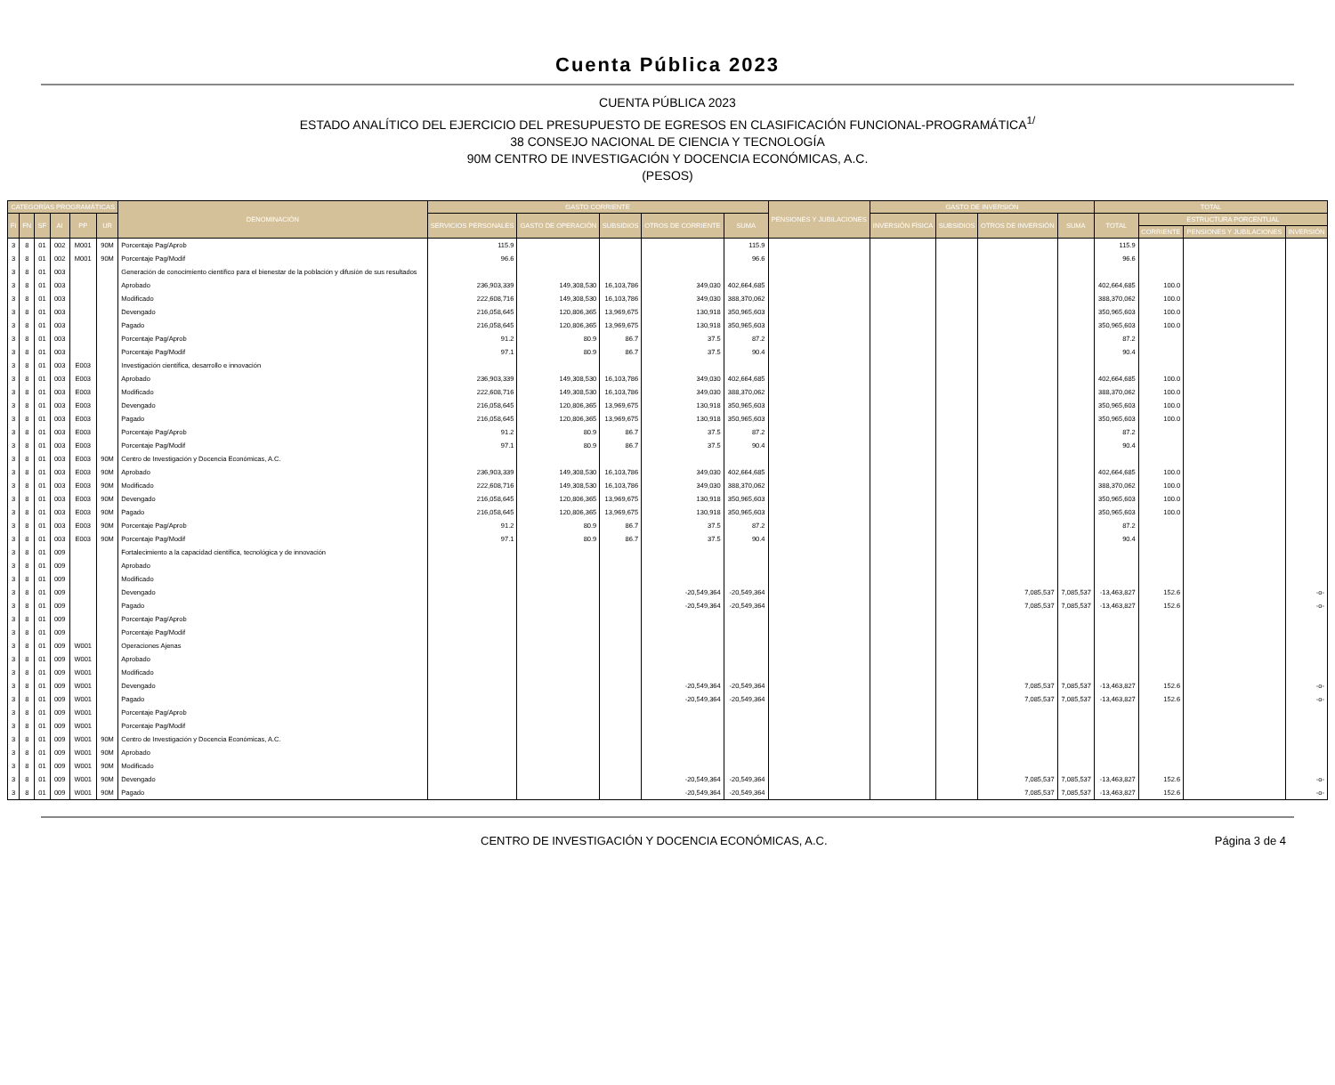Cuenta Pública 2023
CUENTA PÚBLICA 2023
ESTADO ANALÍTICO DEL EJERCICIO DEL PRESUPUESTO DE EGRESOS EN CLASIFICACIÓN FUNCIONAL-PROGRAMÁTICA<sup>1/</sup>
38 CONSEJO NACIONAL DE CIENCIA Y TECNOLOGÍA
90M CENTRO DE INVESTIGACIÓN Y DOCENCIA ECONÓMICAS, A.C.
(PESOS)
| CATEGORÍAS PROGRAMÁTICAS | | | | | | DENOMINACIÓN | GASTO CORRIENTE | | | | | PENSIONES Y JUBILACIONES | GASTO DE INVERSIÓN | | | | TOTAL | | | |
| --- | --- | --- | --- | --- | --- | --- | --- | --- | --- | --- | --- | --- | --- | --- | --- | --- | --- | --- | --- | --- |
| FI | FN | SF | AI | PP | UR | | SERVICIOS PERSONALES | GASTO DE OPERACIÓN | SUBSIDIOS | OTROS DE CORRIENTE | SUMA | | INVERSIÓN FÍSICA | SUBSIDIOS | OTROS DE INVERSIÓN | SUMA | TOTAL | ESTRUCTURA PORCENTUAL | | |
| | | | | | | | | | | | | | | | | | | CORRIENTE | PENSIONES Y JUBILACIONES | INVERSIÓN |
| 3 | 8 | 01 | 002 | M001 | 90M | Porcentaje Pag/Aprob | 115.9 | | | | 115.9 | | | | | | 115.9 | | | |
| 3 | 8 | 01 | 002 | M001 | 90M | Porcentaje Pag/Modif | 96.6 | | | | 96.6 | | | | | | 96.6 | | | |
| 3 | 8 | 01 | 003 | | | Generación de conocimiento científico para el bienestar de la población y difusión de sus resultados | | | | | | | | | | | | | | |
| 3 | 8 | 01 | 003 | | | Aprobado | 236,903,339 | 149,308,530 | 16,103,786 | 349,030 | 402,664,685 | | | | | | 402,664,685 | 100.0 | | |
| 3 | 8 | 01 | 003 | | | Modificado | 222,608,716 | 149,308,530 | 16,103,786 | 349,030 | 388,370,062 | | | | | | 388,370,062 | 100.0 | | |
| 3 | 8 | 01 | 003 | | | Devengado | 216,058,645 | 120,806,365 | 13,969,675 | 130,918 | 350,965,603 | | | | | | 350,965,603 | 100.0 | | |
| 3 | 8 | 01 | 003 | | | Pagado | 216,058,645 | 120,806,365 | 13,969,675 | 130,918 | 350,965,603 | | | | | | 350,965,603 | 100.0 | | |
| 3 | 8 | 01 | 003 | | | Porcentaje Pag/Aprob | 91.2 | 80.9 | 86.7 | 37.5 | 87.2 | | | | | | 87.2 | | | |
| 3 | 8 | 01 | 003 | | | Porcentaje Pag/Modif | 97.1 | 80.9 | 86.7 | 37.5 | 90.4 | | | | | | 90.4 | | | |
| 3 | 8 | 01 | 003 | E003 | | Investigación científica, desarrollo e innovación | | | | | | | | | | | | | | |
| 3 | 8 | 01 | 003 | E003 | | Aprobado | 236,903,339 | 149,308,530 | 16,103,786 | 349,030 | 402,664,685 | | | | | | 402,664,685 | 100.0 | | |
| 3 | 8 | 01 | 003 | E003 | | Modificado | 222,608,716 | 149,308,530 | 16,103,786 | 349,030 | 388,370,062 | | | | | | 388,370,062 | 100.0 | | |
| 3 | 8 | 01 | 003 | E003 | | Devengado | 216,058,645 | 120,806,365 | 13,969,675 | 130,918 | 350,965,603 | | | | | | 350,965,603 | 100.0 | | |
| 3 | 8 | 01 | 003 | E003 | | Pagado | 216,058,645 | 120,806,365 | 13,969,675 | 130,918 | 350,965,603 | | | | | | 350,965,603 | 100.0 | | |
| 3 | 8 | 01 | 003 | E003 | | Porcentaje Pag/Aprob | 91.2 | 80.9 | 86.7 | 37.5 | 87.2 | | | | | | 87.2 | | | |
| 3 | 8 | 01 | 003 | E003 | | Porcentaje Pag/Modif | 97.1 | 80.9 | 86.7 | 37.5 | 90.4 | | | | | | 90.4 | | | |
| 3 | 8 | 01 | 003 | E003 | 90M | Centro de Investigación y Docencia Económicas, A.C. | | | | | | | | | | | | | | |
| 3 | 8 | 01 | 003 | E003 | 90M | Aprobado | 236,903,339 | 149,308,530 | 16,103,786 | 349,030 | 402,664,685 | | | | | | 402,664,685 | 100.0 | | |
| 3 | 8 | 01 | 003 | E003 | 90M | Modificado | 222,608,716 | 149,308,530 | 16,103,786 | 349,030 | 388,370,062 | | | | | | 388,370,062 | 100.0 | | |
| 3 | 8 | 01 | 003 | E003 | 90M | Devengado | 216,058,645 | 120,806,365 | 13,969,675 | 130,918 | 350,965,603 | | | | | | 350,965,603 | 100.0 | | |
| 3 | 8 | 01 | 003 | E003 | 90M | Pagado | 216,058,645 | 120,806,365 | 13,969,675 | 130,918 | 350,965,603 | | | | | | 350,965,603 | 100.0 | | |
| 3 | 8 | 01 | 003 | E003 | 90M | Porcentaje Pag/Aprob | 91.2 | 80.9 | 86.7 | 37.5 | 87.2 | | | | | | 87.2 | | | |
| 3 | 8 | 01 | 003 | E003 | 90M | Porcentaje Pag/Modif | 97.1 | 80.9 | 86.7 | 37.5 | 90.4 | | | | | | 90.4 | | | |
| 3 | 8 | 01 | 009 | | | Fortalecimiento a la capacidad científica, tecnológica y de innovación | | | | | | | | | | | | | | |
| 3 | 8 | 01 | 009 | | | Aprobado | | | | | | | | | | | | | | |
| 3 | 8 | 01 | 009 | | | Modificado | | | | | | | | | | | | | | |
| 3 | 8 | 01 | 009 | | | Devengado | | | | -20,549,364 | -20,549,364 | | | | 7,085,537 | 7,085,537 | -13,463,827 | 152.6 | | -o- |
| 3 | 8 | 01 | 009 | | | Pagado | | | | -20,549,364 | -20,549,364 | | | | 7,085,537 | 7,085,537 | -13,463,827 | 152.6 | | -o- |
| 3 | 8 | 01 | 009 | | | Porcentaje Pag/Aprob | | | | | | | | | | | | | | |
| 3 | 8 | 01 | 009 | | | Porcentaje Pag/Modif | | | | | | | | | | | | | | |
| 3 | 8 | 01 | 009 | W001 | | Operaciones Ajenas | | | | | | | | | | | | | | |
| 3 | 8 | 01 | 009 | W001 | | Aprobado | | | | | | | | | | | | | | |
| 3 | 8 | 01 | 009 | W001 | | Modificado | | | | | | | | | | | | | | |
| 3 | 8 | 01 | 009 | W001 | | Devengado | | | | -20,549,364 | -20,549,364 | | | | 7,085,537 | 7,085,537 | -13,463,827 | 152.6 | | -o- |
| 3 | 8 | 01 | 009 | W001 | | Pagado | | | | -20,549,364 | -20,549,364 | | | | 7,085,537 | 7,085,537 | -13,463,827 | 152.6 | | -o- |
| 3 | 8 | 01 | 009 | W001 | | Porcentaje Pag/Aprob | | | | | | | | | | | | | | |
| 3 | 8 | 01 | 009 | W001 | | Porcentaje Pag/Modif | | | | | | | | | | | | | | |
| 3 | 8 | 01 | 009 | W001 | 90M | Centro de Investigación y Docencia Económicas, A.C. | | | | | | | | | | | | | | |
| 3 | 8 | 01 | 009 | W001 | 90M | Aprobado | | | | | | | | | | | | | | |
| 3 | 8 | 01 | 009 | W001 | 90M | Modificado | | | | | | | | | | | | | | |
| 3 | 8 | 01 | 009 | W001 | 90M | Devengado | | | | -20,549,364 | -20,549,364 | | | | 7,085,537 | 7,085,537 | -13,463,827 | 152.6 | | -o- |
| 3 | 8 | 01 | 009 | W001 | 90M | Pagado | | | | -20,549,364 | -20,549,364 | | | | 7,085,537 | 7,085,537 | -13,463,827 | 152.6 | | -o- |
CENTRO DE INVESTIGACIÓN Y DOCENCIA ECONÓMICAS, A.C. Página 3 de 4